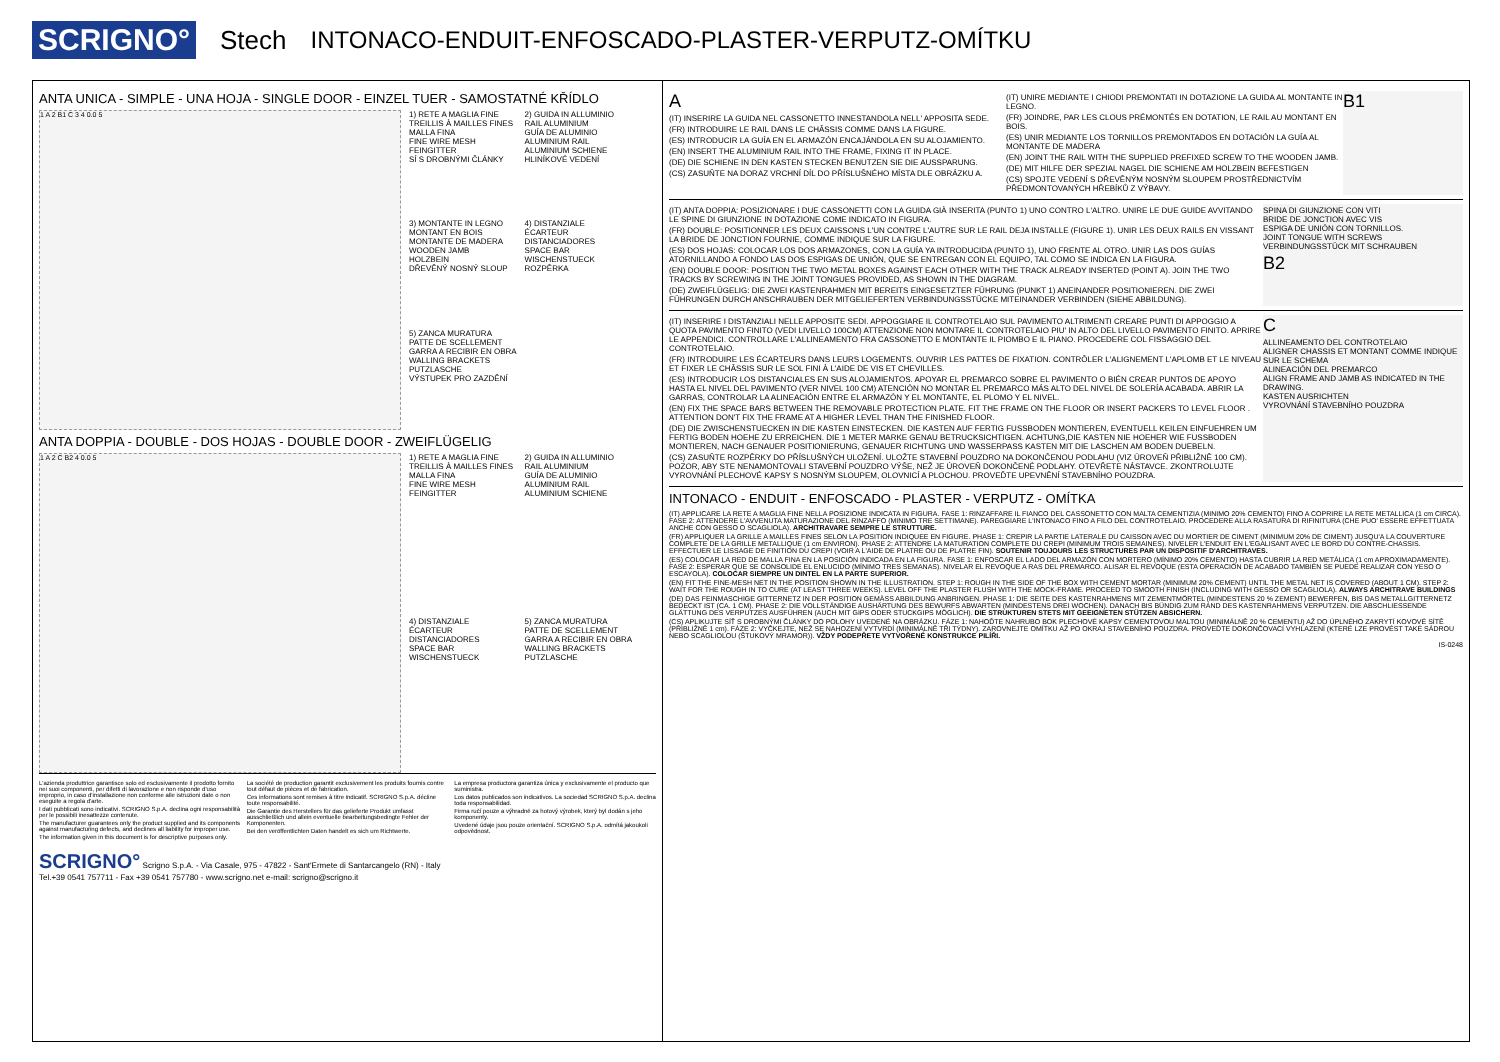SCRIGNO° Stech INTONACO-ENDUIT-ENFOSCADO-PLASTER-VERPUTZ-OMÍTKU
ANTA UNICA - SIMPLE - UNA HOJA - SINGLE DOOR - EINZEL TUER - SAMOSTATNÉ KŘÍDLO
1 A 2 B1 C 3 4 0.0 5 1) RETE A MAGLIA FINE
TREILLIS À MAILLES FINES
MALLA FINA
FINE WIRE MESH
FEINGITTER
SÍ S DROBNÝMI ČLÁNKY
2) GUIDA IN ALLUMINIO
RAIL ALUMINIUM
GUÍA DE ALUMINIO
ALUMINIUM RAIL
ALUMINIUM SCHIENE
HLINÍKOVÉ VEDENÍ
3) MONTANTE IN LEGNO
MONTANT EN BOIS
MONTANTE DE MADERA
WOODEN JAMB
HOLZBEIN
DŘEVĚNÝ NOSNÝ SLOUP
4) DISTANZIALE
ÉCARTEUR
DISTANCIADORES
SPACE BAR
WISCHENSTUECK
ROZPĚRKA
5) ZANCA MURATURA
PATTE DE SCELLEMENT
GARRA A RECIBIR EN OBRA
WALLING BRACKETS
PUTZLASCHE
VÝSTUPEK PRO ZAZDĚNÍ
ANTA DOPPIA - DOUBLE - DOS HOJAS - DOUBLE DOOR - ZWEIFLÜGELIG
1 A 2 C B2 4 0.0 5 1) RETE A MAGLIA FINE
TREILLIS À MAILLES FINES
MALLA FINA
FINE WIRE MESH
FEINGITTER
2) GUIDA IN ALLUMINIO
RAIL ALUMINIUM
GUÍA DE ALUMINIO
ALUMINIUM RAIL
ALUMINIUM SCHIENE
4) DISTANZIALE
ÉCARTEUR
DISTANCIADORES
SPACE BAR
WISCHENSTUECK
5) ZANCA MURATURA
PATTE DE SCELLEMENT
GARRA A RECIBIR EN OBRA
WALLING BRACKETS
PUTZLASCHE
L'azienda produttrice garantisce solo ed esclusivamente il prodotto fornito nei suoi componenti, per difetti di lavorazione e non risponde d'uso improprio, in caso d'installazione non conforme alle istruzioni date o non eseguite a regola d'arte.
I dati pubblicati sono indicativi. SCRIGNO S.p.A. declina ogni responsabilità per le possibili inesattezze contenute.
The manufacturer guarantees only the product supplied and its components against manufacturing defects, and declines all liability for improper use.
The information given in this document is for descriptive purposes only.
La société de production garantit exclusivement les produits fournis contre tout défaut de pièces et de fabrication.
Ces informations sont remises à titre indicatif. SCRIGNO S.p.A. décline toute responsabilité.
Die Garantie des Herstellers für das gelieferte Produkt umfasst ausschließlich und allein eventuelle bearbeitungsbedingte Fehler der Komponenten.
Bei den veröffentlichten Daten handelt es sich um Richtwerte.
La empresa productora garantiza única y exclusivamente el producto que suministra.
Los datos publicados son indicativos. La sociedad SCRIGNO S.p.A. declina toda responsabilidad.
Firma ručí pouze a výhradně za hotový výrobek, který byl dodán s jeho komponenty.
Uvedené údaje jsou pouze orientační. SCRIGNO S.p.A. odmítá jakoukoli odpovědnost.
SCRIGNO° Scrigno S.p.A. - Via Casale, 975 - 47822 - Sant'Ermete di Santarcangelo (RN) - Italy
Tel.+39 0541 757711 - Fax +39 0541 757780 - www.scrigno.net e-mail: scrigno@scrigno.it
A
(IT) INSERIRE LA GUIDA NEL CASSONETTO INNESTANDOLA NELL' APPOSITA SEDE.
(FR) INTRODUIRE LE RAIL DANS LE CHÂSSIS COMME DANS LA FIGURE.
(ES) INTRODUCIR LA GUÍA EN EL ARMAZÓN ENCAJÁNDOLA EN SU ALOJAMIENTO.
(EN) INSERT THE ALUMINIUM RAIL INTO THE FRAME, FIXING IT IN PLACE.
(DE) DIE SCHIENE IN DEN KASTEN STECKEN BENUTZEN SIE DIE AUSSPARUNG.
(CS) ZASUŇTE NA DORAZ VRCHNÍ DÍL DO PŘÍSLUŠNÉHO MÍSTA DLE OBRÁZKU A.
(IT) UNIRE MEDIANTE I CHIODI PREMONTATI IN DOTAZIONE LA GUIDA AL MONTANTE IN LEGNO.
(FR) JOINDRE, PAR LES CLOUS PRÉMONTÉS EN DOTATION, LE RAIL AU MONTANT EN BOIS.
(ES) UNIR MEDIANTE LOS TORNILLOS PREMONTADOS EN DOTACIÓN LA GUÍA AL MONTANTE DE MADERA
(EN) JOINT THE RAIL WITH THE SUPPLIED PREFIXED SCREW TO THE WOODEN JAMB.
(DE) MIT HILFE DER SPEZIAL NAGEL DIE SCHIENE AM HOLZBEIN BEFESTIGEN
(CS) SPOJTE VEDENÍ S DŘEVĚNÝM NOSNÝM SLOUPEM PROSTŘEDNICTVÍM PŘEDMONTOVANÝCH HŘEBÍKŮ Z VÝBAVY.
B1
(IT) ANTA DOPPIA: POSIZIONARE I DUE CASSONETTI CON LA GUIDA GIÀ INSERITA (PUNTO 1) UNO CONTRO L'ALTRO. UNIRE LE DUE GUIDE AVVITANDO LE SPINE DI GIUNZIONE IN DOTAZIONE COME INDICATO IN FIGURA.
(FR) DOUBLE: POSITIONNER LES DEUX CAISSONS L'UN CONTRE L'AUTRE SUR LE RAIL DEJA INSTALLE (FIGURE 1). UNIR LES DEUX RAILS EN VISSANT LA BRIDE DE JONCTION FOURNIE, COMME INDIQUE SUR LA FIGURE.
(ES) DOS HOJAS: COLOCAR LOS DOS ARMAZONES, CON LA GUÍA YA INTRODUCIDA (PUNTO 1), UNO FRENTE AL OTRO. UNIR LAS DOS GUÍAS ATORNILLANDO A FONDO LAS DOS ESPIGAS DE UNIÓN, QUE SE ENTREGAN CON EL EQUIPO, TAL COMO SE INDICA EN LA FIGURA.
(EN) DOUBLE DOOR: POSITION THE TWO METAL BOXES AGAINST EACH OTHER WITH THE TRACK ALREADY INSERTED (POINT A). JOIN THE TWO TRACKS BY SCREWING IN THE JOINT TONGUES PROVIDED, AS SHOWN IN THE DIAGRAM.
(DE) ZWEIFLÜGELIG: DIE ZWEI KASTENRAHMEN MIT BEREITS EINGESETZTER FÜHRUNG (PUNKT 1) ANEINANDER POSITIONIEREN. DIE ZWEI FÜHRUNGEN DURCH ANSCHRAUBEN DER MITGELIEFERTEN VERBINDUNGSSTÜCKE MITEINANDER VERBINDEN (SIEHE ABBILDUNG).
SPINA DI GIUNZIONE CON VITI
BRIDE DE JONCTION AVEC VIS
ESPIGA DE UNIÓN CON TORNILLOS.
JOINT TONGUE WITH SCREWS
VERBINDUNGSSTÜCK MIT SCHRAUBEN
B2
(IT) INSERIRE I DISTANZIALI NELLE APPOSITE SEDI. APPOGGIARE IL CONTROTELAIO SUL PAVIMENTO ALTRIMENTI CREARE PUNTI DI APPOGGIO A QUOTA PAVIMENTO FINITO (VEDI LIVELLO 100CM) ATTENZIONE NON MONTARE IL CONTROTELAIO PIU' IN ALTO DEL LIVELLO PAVIMENTO FINITO. APRIRE LE APPENDICI. CONTROLLARE L'ALLINEAMENTO FRA CASSONETTO E MONTANTE IL PIOMBO E IL PIANO. PROCEDERE COL FISSAGGIO DEL CONTROTELAIO.
(FR) INTRODUIRE LES ÉCARTEURS DANS LEURS LOGEMENTS. OUVRIR LES PATTES DE FIXATION. CONTRÔLER L'ALIGNEMENT L'APLOMB ET LE NIVEAU ET FIXER LE CHÂSSIS SUR LE SOL FINI À L'AIDE DE VIS ET CHEVILLES.
(ES) INTRODUCIR LOS DISTANCIALES EN SUS ALOJAMIENTOS. APOYAR EL PREMARCO SOBRE EL PAVIMENTO O BIÉN CREAR PUNTOS DE APOYO HASTA EL NIVEL DEL PAVIMENTO (VER NIVEL 100 CM) ATENCIÓN NO MONTAR EL PREMARCO MÁS ALTO DEL NIVEL DE SOLERÍA ACABADA. ABRIR LA GARRAS, CONTROLAR LA ALINEACIÓN ENTRE EL ARMAZÓN Y EL MONTANTE, EL PLOMO Y EL NIVEL.
(EN) FIX THE SPACE BARS BETWEEN THE REMOVABLE PROTECTION PLATE. FIT THE FRAME ON THE FLOOR OR INSERT PACKERS TO LEVEL FLOOR . ATTENTION DON'T FIX THE FRAME AT A HIGHER LEVEL THAN THE FINISHED FLOOR.
(DE) DIE ZWISCHENSTUECKEN IN DIE KASTEN EINSTECKEN. DIE KASTEN AUF FERTIG FUSSBODEN MONTIEREN, EVENTUELL KEILEN EINFUEHREN UM FERTIG BODEN HOEHE ZU ERREICHEN. DIE 1 METER MARKE GENAU BETRUCKSICHTIGEN. ACHTUNG,DIE KASTEN NIE HOEHER WIE FUSSBODEN MONTIEREN, NACH GENAUER POSITIONIERUNG, GENAUER RICHTUNG UND WASSERPASS KASTEN MIT DIE LASCHEN AM BODEN DUEBELN.
(CS) ZASUŇTE ROZPĚRKY DO PŘÍSLUŠNÝCH ULOŽENÍ. ULOŽTE STAVEBNÍ POUZDRO NA DOKONČENOU PODLAHU (VIZ ÚROVEŇ PŘIBLIŽNĚ 100 CM). POZOR, ABY STE NENAMONTOVALI STAVEBNÍ POUZDRO VÝŠE, NEŽ JE ÚROVEŇ DOKONČENÉ PODLAHY. OTEVŘETE NÁSTAVCE. ZKONTROLUJTE VYROVNÁNÍ PLECHOVÉ KAPSY S NOSNÝM SLOUPEM, OLOVNICÍ A PLOCHOU. PROVEĎTE UPEVNĚNÍ STAVEBNÍHO POUZDRA.
C
ALLINEAMENTO DEL CONTROTELAIO
ALIGNER CHASSIS ET MONTANT COMME INDIQUE SUR LE SCHEMA
ALINEACIÓN DEL PREMARCO
ALIGN FRAME AND JAMB AS INDICATED IN THE DRAWING.
KASTEN AUSRICHTEN
VYROVNÁNÍ STAVEBNÍHO POUZDRA
INTONACO - ENDUIT - ENFOSCADO - PLASTER - VERPUTZ - OMÍTKA
(IT) APPLICARE LA RETE A MAGLIA FINE NELLA POSIZIONE INDICATA IN FIGURA. FASE 1: RINZAFFARE IL FIANCO DEL CASSONETTO CON MALTA CEMENTIZIA (MINIMO 20% CEMENTO) FINO A COPRIRE LA RETE METALLICA (1 cm CIRCA). FASE 2: ATTENDERE L'AVVENUTA MATURAZIONE DEL RINZAFFO (MINIMO TRE SETTIMANE). PAREGGIARE L'INTONACO FINO A FILO DEL CONTROTELAIO. PROCEDERE ALLA RASATURA DI RIFINITURA (CHE PUO' ESSERE EFFETTUATA ANCHE CON GESSO O SCAGLIOLA). ARCHITRAVARE SEMPRE LE STRUTTURE.
(FR) APPLIQUER LA GRILLE A MAILLES FINES SELON LA POSITION INDIQUEE EN FIGURE. PHASE 1: CREPIR LA PARTIE LATERALE DU CAISSON AVEC DU MORTIER DE CIMENT (MINIMUM 20% DE CIMENT) JUSQU'A LA COUVERTURE COMPLETE DE LA GRILLE METALLIQUE (1 cm ENVIRON). PHASE 2: ATTENDRE LA MATURATION COMPLETE DU CREPI (MINIMUM TROIS SEMAINES). NIVELER L'ENDUIT EN L'EGALISANT AVEC LE BORD DU CONTRE-CHASSIS. EFFECTUER LE LISSAGE DE FINITION DU CREPI (VOIR A L'AIDE DE PLATRE OU DE PLATRE FIN). SOUTENIR TOUJOURS LES STRUCTURES PAR UN DISPOSITIF D'ARCHITRAVES.
(ES) COLOCAR LA RED DE MALLA FINA EN LA POSICIÓN INDICADA EN LA FIGURA. FASE 1: ENFOSCAR EL LADO DEL ARMAZÓN CON MORTERO (MÍNIMO 20% CEMENTO) HASTA CUBRIR LA RED METÁLICA (1 cm APROXIMADAMENTE). FASE 2: ESPERAR QUE SE CONSOLIDE EL ENLUCIDO (MÍNIMO TRES SEMANAS). NIVELAR EL REVOQUE A RAS DEL PREMARCO. ALISAR EL REVOQUE (ESTA OPERACIÓN DE ACABADO TAMBIÉN SE PUEDE REALIZAR CON YESO O ESCAYOLA). COLOCAR SIEMPRE UN DINTEL EN LA PARTE SUPERIOR.
(EN) FIT THE FINE-MESH NET IN THE POSITION SHOWN IN THE ILLUSTRATION. STEP 1: ROUGH IN THE SIDE OF THE BOX WITH CEMENT MORTAR (MINIMUM 20% CEMENT) UNTIL THE METAL NET IS COVERED (ABOUT 1 CM). STEP 2: WAIT FOR THE ROUGH IN TO CURE (AT LEAST THREE WEEKS). LEVEL OFF THE PLASTER FLUSH WITH THE MOCK-FRAME. PROCEED TO SMOOTH FINISH (INCLUDING WITH GESSO OR SCAGLIOLA). ALWAYS ARCHITRAVE BUILDINGS
(DE) DAS FEINMASCHIGE GITTERNETZ IN DER POSITION GEMÄSS ABBILDUNG ANBRINGEN. PHASE 1: DIE SEITE DES KASTENRAHMENS MIT ZEMENTMÖRTEL (MINDESTENS 20 % ZEMENT) BEWERFEN, BIS DAS METALLGITTERNETZ BEDECKT IST (CA. 1 CM). PHASE 2: DIE VOLLSTÄNDIGE AUSHÄRTUNG DES BEWURFS ABWARTEN (MINDESTENS DREI WOCHEN). DANACH BIS BÜNDIG ZUM RAND DES KASTENRAHMENS VERPUTZEN. DIE ABSCHLIESSENDE GLÄTTUNG DES VERPUTZES AUSFÜHREN (AUCH MIT GIPS ODER STUCKGIPS MÖGLICH). DIE STRUKTUREN STETS MIT GEEIGNETEN STÜTZEN ABSICHERN.
(CS) APLIKUJTE SÍŤ S DROBNÝMI ČLÁNKY DO POLOHY UVEDENÉ NA OBRÁZKU. FÁZE 1: NAHOĎTE NAHRUBO BOK PLECHOVÉ KAPSY CEMENTOVOU MALTOU (MINIMÁLNĚ 20 % CEMENTU) AŽ DO ÚPLNÉHO ZAKRYTÍ KOVOVÉ SÍTĚ (PŘIBLIŽNĚ 1 cm). FÁZE 2: VYČKEJTE, NEŽ SE NAHOZENÍ VYTVRDÍ (MINIMÁLNĚ TŘI TÝDNY). ZAROVNEJTE OMÍTKU AŽ PO OKRAJ STAVEBNÍHO POUZDRA. PROVEĎTE DOKONČOVACÍ VYHLAZENÍ (KTERÉ LZE PROVÉST TAKÉ SÁDROU NEBO SCAGLIOLOU (ŠTUKOVÝ MRAMOR)). VŽDY PODEPŘETE VYTVOŘENÉ KONSTRUKCE PILÍŘI.
IS-0248